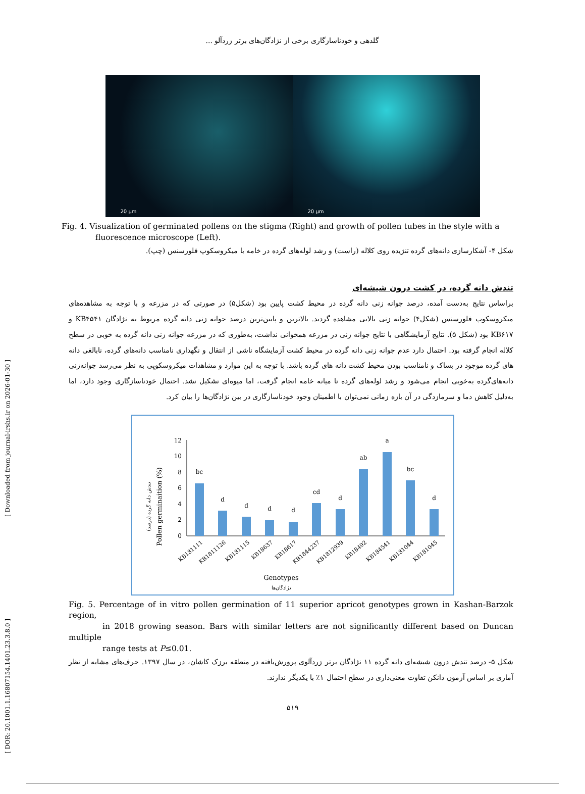[ DOR: 20.1001.1.16807154.1401.23.3.8.0 ] [ Downloaded from journal-irshs.ir on 2026-01-30 ]
گلدهی و خودناسازگاری برخی از نژادگان‌های برتر زردآلو ...
20 µm
20 µm
Fig. 4. Visualization of germinated pollens on the stigma (Right) and growth of pollen tubes in the style with a
fluorescence microscope (Left).
شکل ۴- آشکارسازی دانه‌های گرده تنژیده روی کلاله (راست) و رشد لوله‌های گرده در خامه با میکروسکوپ فلورسنس (چپ).
تندش دانه گرده، در کشت درون شیشه‌ای
براساس نتایج به‌دست آمده، درصد جوانه زنی دانه گرده در محیط کشت پایین بود (شکل۵) در صورتی که در مزرعه و با توجه به مشاهده‌های میکروسکوپ فلورسنس (شکل۴) جوانه زنی بالایی مشاهده گردید. بالاترین و پایین‌ترین درصد جوانه زنی دانه گرده مربوط به نژادگان KB۴۵۴۱ و KB۶۱۷ بود (شکل ۵). نتایج آزمایشگاهی با نتایج جوانه زنی در مزرعه همخوانی نداشت، به‌طوری که در مزرعه جوانه زنی دانه گرده به خوبی در سطح کلاله انجام گرفته بود. احتمال دارد عدم جوانه زنی دانه گرده در محیط کشت آزمایشگاه ناشی از انتقال و نگهداری نامناسب دانه‌های گرده، نابالغی دانه های گرده موجود در بساک و نامناسب بودن محیط کشت دانه های گرده باشد. با توجه به این موارد و مشاهدات میکروسکوپی به نظر می‌رسد جوانه‌زنی دانه‌های‌گرده به‌خوبی انجام می‌شود و رشد لوله‌های گرده تا میانه خامه انجام گرفت، اما میوه‌ای تشکیل نشد. احتمال خودناسازگاری وجود دارد، اما به‌دلیل کاهش دما و سرمازدگی در آن بازه زمانی نمی‌توان با اطمینان وجود خودناسازگاری در بین نژادگان‌ها را بیان کرد.
Pollen germinaition (%)
تندش دانه گرده (درصد)
0
2
4
6
8
10
12
bc
d
d
d
d
cd
d
ab
a
bc
d
KB181111
KB1811126
KB181115
KB18637
KB18617
KB1844237
KB1812939
KB18492
KB184541
KB181044
KB181045
Genotypes
نژادگان‌ها
Fig. 5. Percentage of in vitro pollen germination of 11 superior apricot genotypes grown in Kashan-Barzok region,
in 2018 growing season. Bars with similar letters are not significantly different based on Duncan multiple
range tests at P≤0.01.
شکل ۵- درصد تندش درون شیشه‌ای دانه گرده ۱۱ نژادگان برتر زردآلوی پرورش‌یافته در منطقه برزک کاشان، در سال ۱۳۹۷. حرف‌های مشابه از نظر آماری بر اساس آزمون دانکن تفاوت معنی‌داری در سطح احتمال ۱٪ با یکدیگر ندارند.
۵۱۹